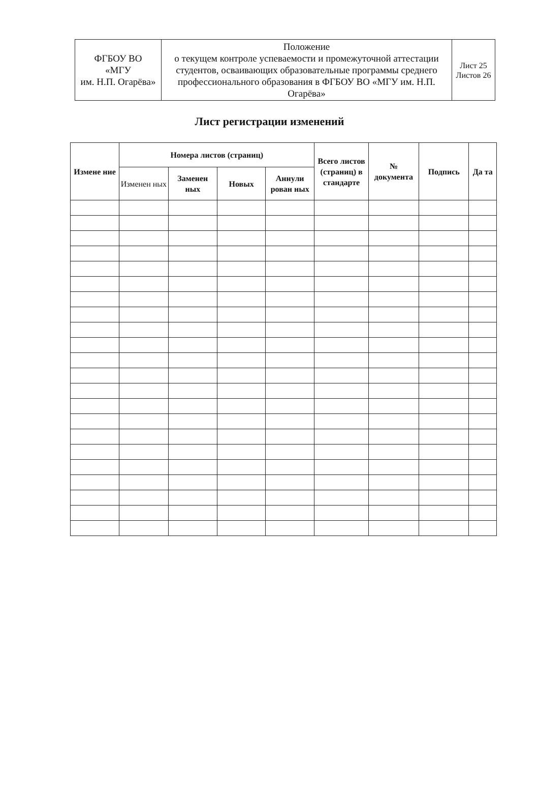| ФГБОУ ВО «МГУ им. Н.П. Огарёва» | Положение о текущем контроле успеваемости и промежуточной аттестации студентов, осваивающих образовательные программы среднего профессионального образования в ФГБОУ ВО «МГУ им. Н.П. Огарёва» | Лист 25 Листов 26 |
Лист регистрации изменений
| Измене ние | Номера листов (страниц) | | | | Всего листов (страниц) в стандарте | № документа | Подпись | Да та |
| --- | --- | --- | --- | --- | --- | --- | --- | --- |
| | Изменен ных | Заменен ных | Новых | Аннули рован ных | | | | |